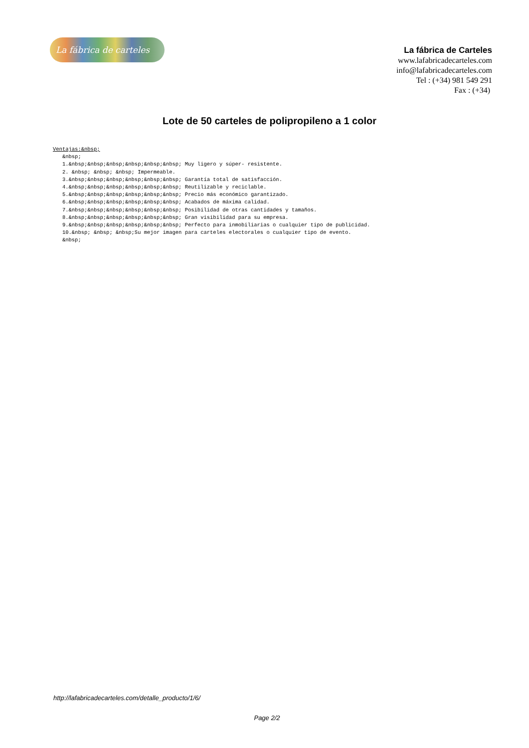La fábrica de carteles
La fábrica de Carteles
www.lafabricadecarteles.com
info@lafabricadecarteles.com
Tel : (+34) 981 549 291
Fax : (+34)
Lote de 50 carteles de polipropileno a 1 color
Ventajas:&nbsp; &nbsp; 1.&nbsp;&nbsp;&nbsp;&nbsp;&nbsp;&nbsp; Muy ligero y súper- resistente. 2. &nbsp; &nbsp; &nbsp; Impermeable. 3.&nbsp;&nbsp;&nbsp;&nbsp;&nbsp;&nbsp; Garantía total de satisfacción. 4.&nbsp;&nbsp;&nbsp;&nbsp;&nbsp;&nbsp; Reutilizable y reciclable. 5.&nbsp;&nbsp;&nbsp;&nbsp;&nbsp;&nbsp; Precio más económico garantizado. 6.&nbsp;&nbsp;&nbsp;&nbsp;&nbsp;&nbsp; Acabados de máxima calidad. 7.&nbsp;&nbsp;&nbsp;&nbsp;&nbsp;&nbsp; Posibilidad de otras cantidades y tamaños. 8.&nbsp;&nbsp;&nbsp;&nbsp;&nbsp;&nbsp; Gran visibilidad para su empresa. 9.&nbsp;&nbsp;&nbsp;&nbsp;&nbsp;&nbsp; Perfecto para inmobiliarias o cualquier tipo de publicidad. 10.&nbsp; &nbsp; &nbsp;Su mejor imagen para carteles electorales o cualquier tipo de evento. &nbsp;
http://lafabricadecarteles.com/detalle_producto/1/6/
Page 2/2